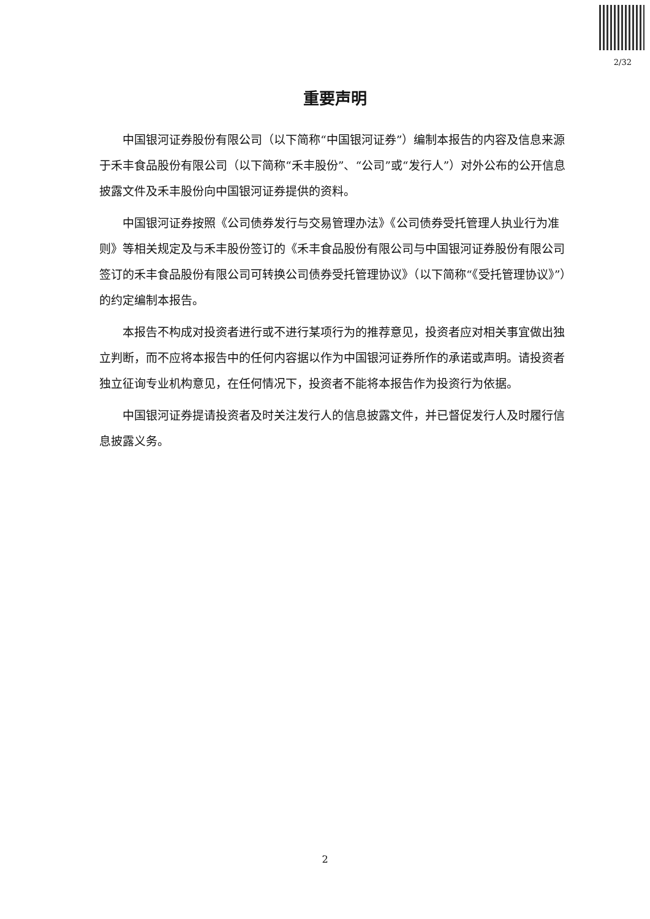2/32
重要声明
中国银河证券股份有限公司（以下简称“中国银河证券”）编制本报告的内容及信息来源于禾丰食品股份有限公司（以下简称“禾丰股份”、“公司”或“发行人”）对外公布的公开信息披露文件及禾丰股份向中国银河证券提供的资料。
中国银河证券按照《公司债券发行与交易管理办法》《公司债券受托管理人执业行为准则》等相关规定及与禾丰股份签订的《禾丰食品股份有限公司与中国银河证券股份有限公司签订的禾丰食品股份有限公司可转换公司债券受托管理协议》（以下简称“《受托管理协议》”）的约定编制本报告。
本报告不构成对投资者进行或不进行某项行为的推荐意见，投资者应对相关事宜做出独立判断，而不应将本报告中的任何内容据以作为中国银河证券所作的承诺或声明。请投资者独立征询专业机构意见，在任何情况下，投资者不能将本报告作为投资行为依据。
中国银河证券提请投资者及时关注发行人的信息披露文件，并已督促发行人及时履行信息披露义务。
2